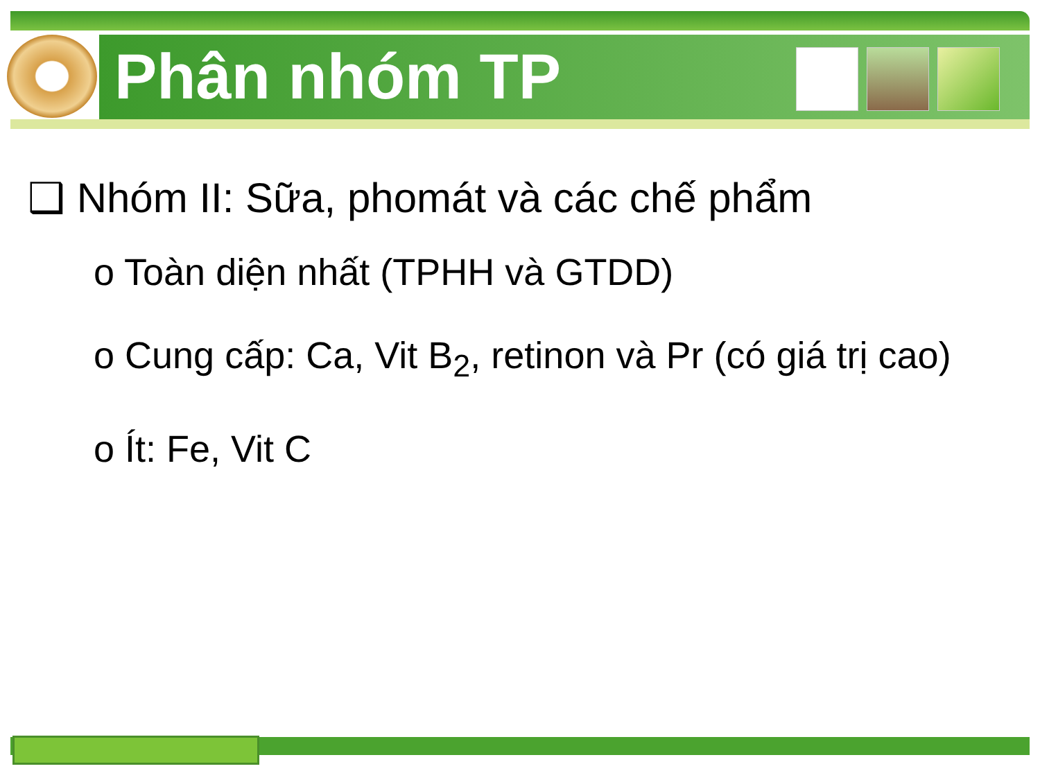Phân nhóm TP
❑ Nhóm II: Sữa, phomát và các chế phẩm
o Toàn diện nhất (TPHH và GTDD)
o Cung cấp: Ca, Vit B<sub>2</sub>, retinon và Pr (có giá trị cao)
o Ít: Fe, Vit C